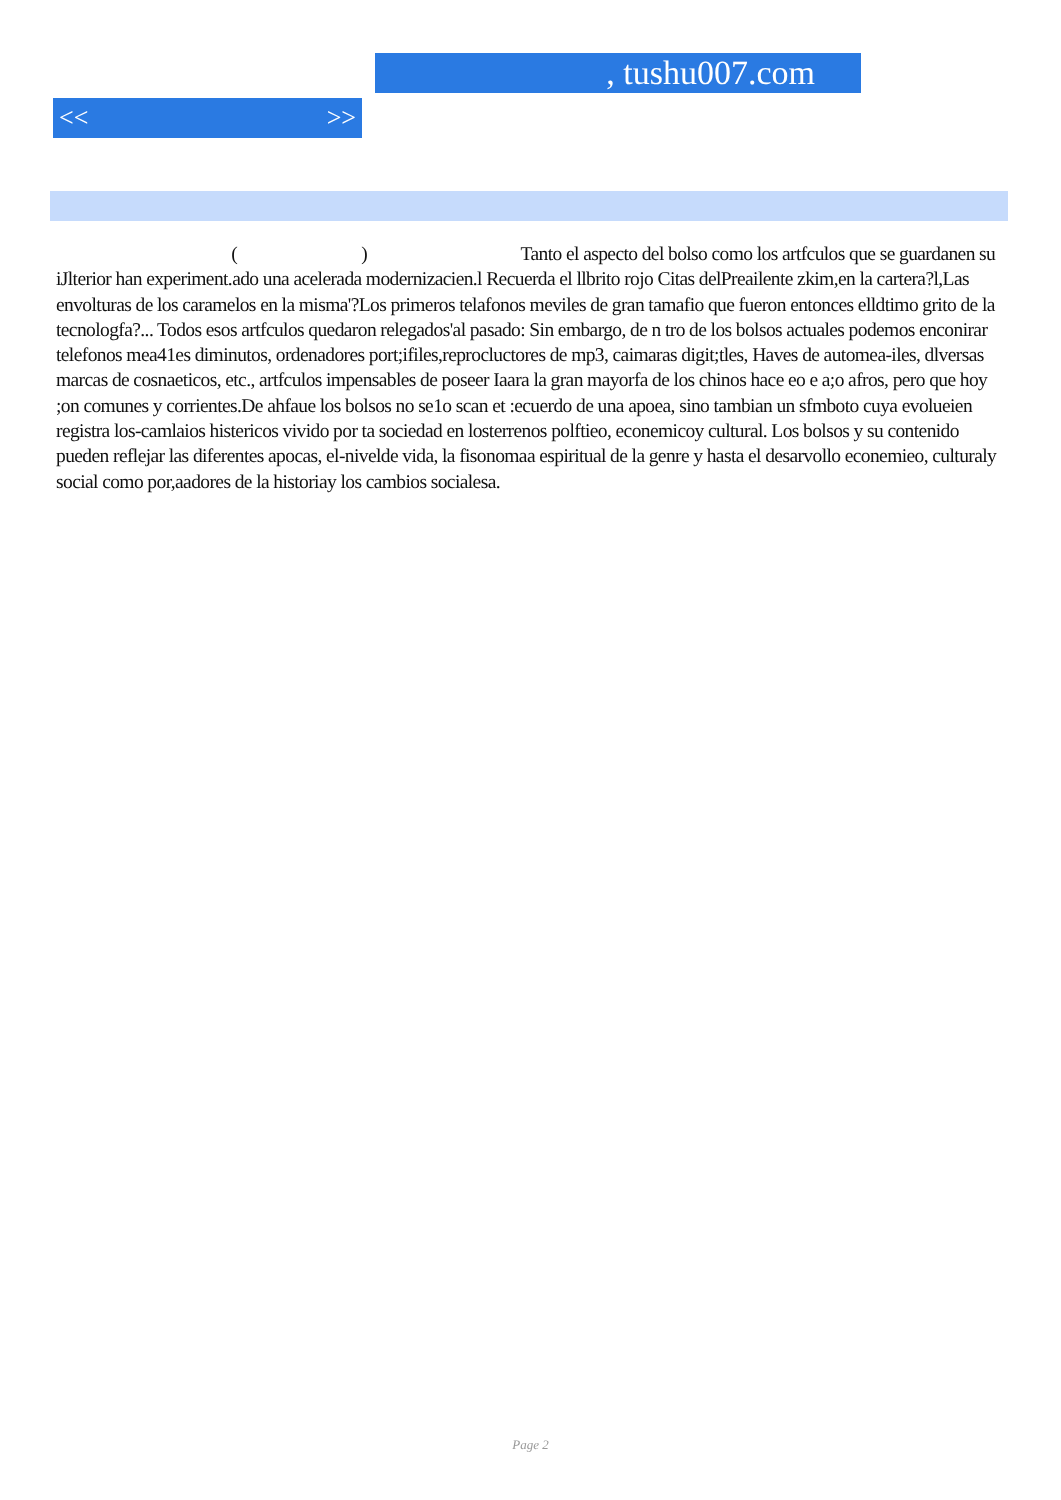, tushu007.com
<< >>
( ) Tanto el aspecto del bolso como los artfculos que se guardanen su iJlterior han experiment.ado una acelerada modernizacien.l Recuerda el llbrito rojo Citas delPreailente zkim,en la cartera?l,Las envolturas de los caramelos en la misma'?Los primeros telafonos meviles de gran tamafio que fueron entonces elldtimo grito de la tecnologfa?... Todos esos artfculos quedaron relegados'al pasado: Sin embargo, de n tro de los bolsos actuales podemos enconirar telefonos mea41es diminutos, ordenadores port;ifiles,reprocluctores de mp3, caimaras digit;tles, Haves de automea-iles, dlversas marcas de cosnaeticos, etc., artfculos impensables de poseer Iaara la gran mayorfa de los chinos hace eo e a;o afros, pero que hoy ;on comunes y corrientes.De ahfaue los bolsos no se1o scan et :ecuerdo de una apoea, sino tambian un sfmboto cuya evolueien registra los-camlaios histericos vivido por ta sociedad en losterrenos polftieo, econemicoy cultural. Los bolsos y su contenido pueden reflejar las diferentes apocas, el-nivelde vida, la fisonomaa espiritual de la genre y hasta el desarvollo econemieo, culturaly social como por,aadores de la historiay los cambios socialesa.
Page 2